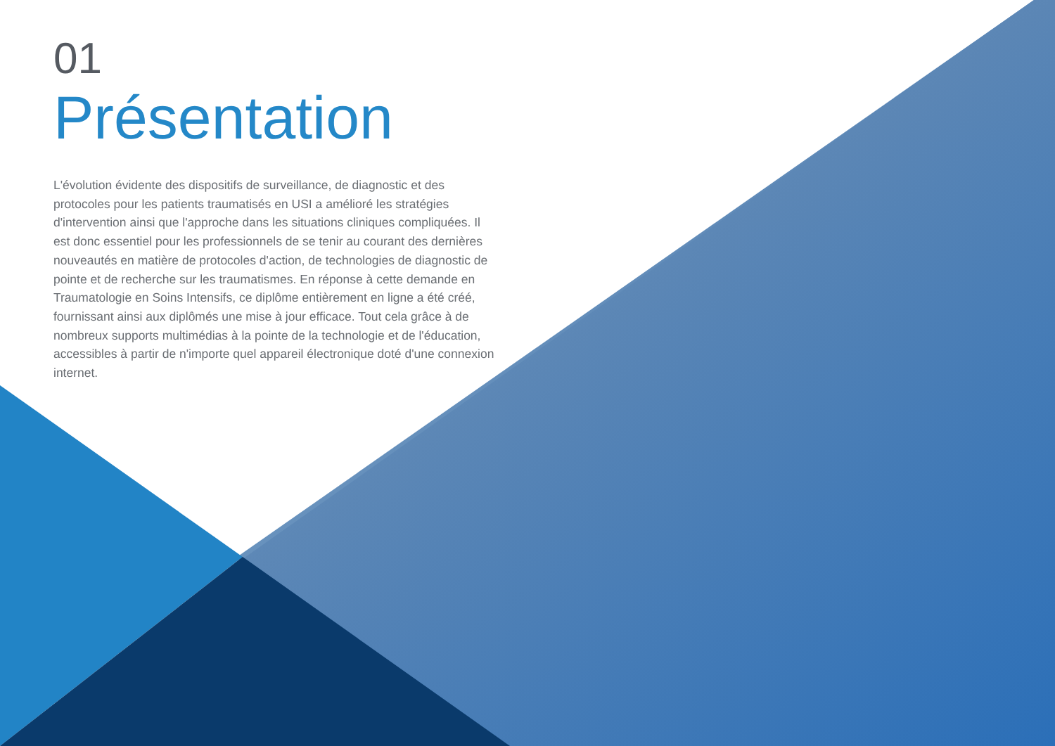01
Présentation
L'évolution évidente des dispositifs de surveillance, de diagnostic et des protocoles pour les patients traumatisés en USI a amélioré les stratégies d'intervention ainsi que l'approche dans les situations cliniques compliquées. Il est donc essentiel pour les professionnels de se tenir au courant des dernières nouveautés en matière de protocoles d'action, de technologies de diagnostic de pointe et de recherche sur les traumatismes. En réponse à cette demande en Traumatologie en Soins Intensifs, ce diplôme entièrement en ligne a été créé, fournissant ainsi aux diplômés une mise à jour efficace. Tout cela grâce à de nombreux supports multimédias à la pointe de la technologie et de l'éducation, accessibles à partir de n'importe quel appareil électronique doté d'une connexion internet.